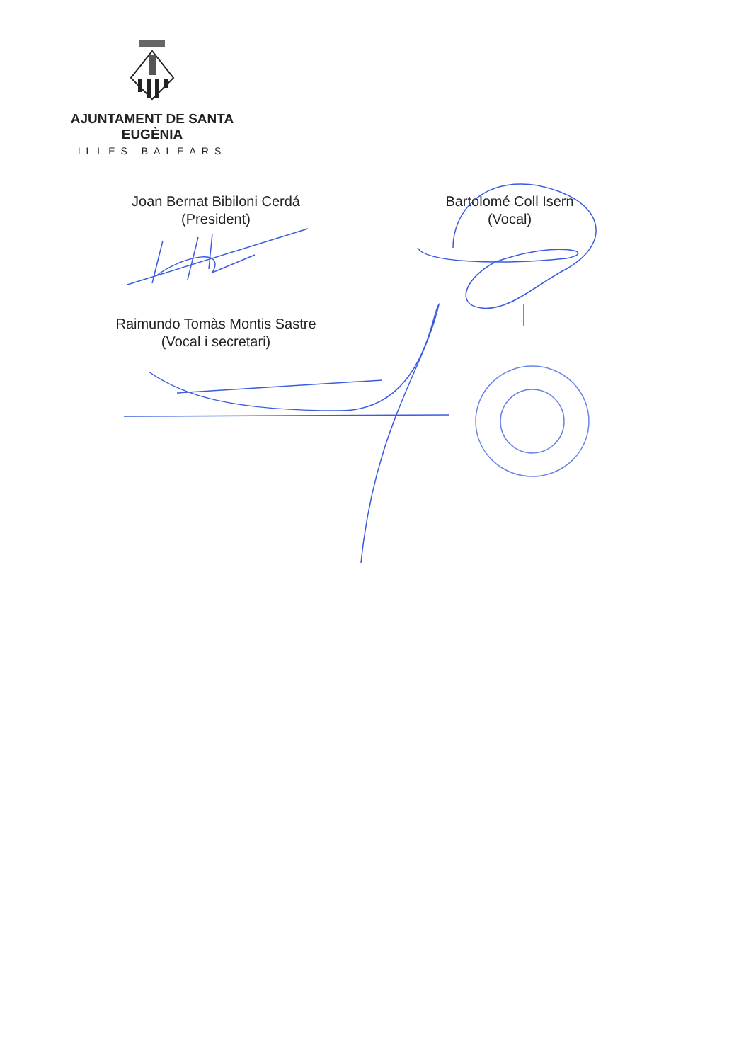AJUNTAMENT DE SANTA EUGÈNIA
ILLES BALEARS
Joan Bernat Bibiloni Cerdá
(President)
Bartolomé Coll Isern
(Vocal)
Raimundo Tomàs Montis Sastre
(Vocal i secretari)